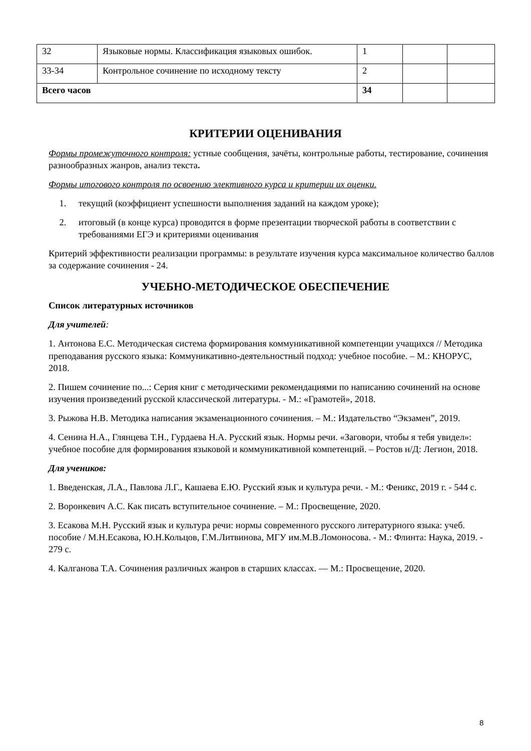| 32 | Языковые нормы. Классификация языковых ошибок. | 1 | | |
| 33-34 | Контрольное сочинение по исходному тексту | 2 | | |
| Всего часов | | 34 | | |
КРИТЕРИИ ОЦЕНИВАНИЯ
Формы промежуточного контроля: устные сообщения, зачёты, контрольные работы, тестирование, сочинения разнообразных жанров, анализ текста.
Формы итогового контроля по освоению элективного курса и критерии их оценки.
1. текущий (коэффициент успешности выполнения заданий на каждом уроке);
2. итоговый (в конце курса) проводится в форме презентации творческой работы в соответствии с требованиями ЕГЭ и критериями оценивания
Критерий эффективности реализации программы: в результате изучения курса максимальное количество баллов за содержание сочинения - 24.
УЧЕБНО-МЕТОДИЧЕСКОЕ ОБЕСПЕЧЕНИЕ
Список литературных источников
Для учителей:
1. Антонова Е.С. Методическая система формирования коммуникативной компетенции учащихся // Методика преподавания русского языка: Коммуникативно-деятельностный подход: учебное пособие. – М.: КНОРУС, 2018.
2. Пишем сочинение по...: Серия книг с методическими рекомендациями по написанию сочинений на основе изучения произведений русской классической литературы. - М.: «Грамотей», 2018.
3. Рыжова Н.В. Методика написания экзаменационного сочинения. – М.: Издательство “Экзамен”, 2019.
4. Сенина Н.А., Глянцева Т.Н., Гурдаева Н.А. Русский язык. Нормы речи. «Заговори, чтобы я тебя увидел»: учебное пособие для формирования языковой и коммуникативной компетенций. – Ростов н/Д: Легион, 2018.
Для учеников:
1. Введенская, Л.А., Павлова Л.Г., Кашаева Е.Ю. Русский язык и культура речи. - М.: Феникс, 2019 г. - 544 с.
2. Воронкевич А.С. Как писать вступительное сочинение. – М.: Просвещение, 2020.
3. Есакова М.Н. Русский язык и культура речи: нормы современного русского литературного языка: учеб. пособие / М.Н.Есакова, Ю.Н.Кольцов, Г.М.Литвинова, МГУ им.М.В.Ломоносова. - М.: Флинта: Наука, 2019. - 279 с.
4. Калганова Т.А. Сочинения различных жанров в старших классах. — М.: Просвещение, 2020.
8